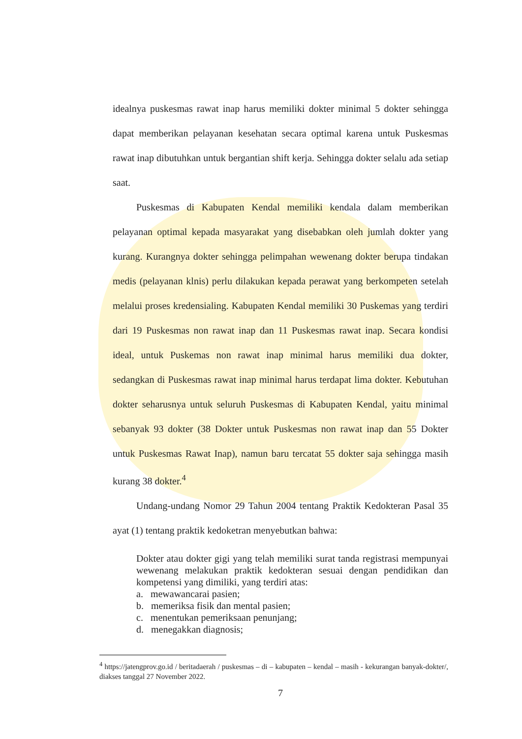idealnya puskesmas rawat inap harus memiliki dokter minimal 5 dokter sehingga dapat memberikan pelayanan kesehatan secara optimal karena untuk Puskesmas rawat inap dibutuhkan untuk bergantian shift kerja. Sehingga dokter selalu ada setiap saat.
Puskesmas di Kabupaten Kendal memiliki kendala dalam memberikan pelayanan optimal kepada masyarakat yang disebabkan oleh jumlah dokter yang kurang. Kurangnya dokter sehingga pelimpahan wewenang dokter berupa tindakan medis (pelayanan klnis) perlu dilakukan kepada perawat yang berkompeten setelah melalui proses kredensialing. Kabupaten Kendal memiliki 30 Puskemas yang terdiri dari 19 Puskesmas non rawat inap dan 11 Puskesmas rawat inap. Secara kondisi ideal, untuk Puskemas non rawat inap minimal harus memiliki dua dokter, sedangkan di Puskesmas rawat inap minimal harus terdapat lima dokter. Kebutuhan dokter seharusnya untuk seluruh Puskesmas di Kabupaten Kendal, yaitu minimal sebanyak 93 dokter (38 Dokter untuk Puskesmas non rawat inap dan 55 Dokter untuk Puskesmas Rawat Inap), namun baru tercatat 55 dokter saja sehingga masih kurang 38 dokter.<sup>4</sup>
Undang-undang Nomor 29 Tahun 2004 tentang Praktik Kedokteran Pasal 35 ayat (1) tentang praktik kedoketran menyebutkan bahwa:
Dokter atau dokter gigi yang telah memiliki surat tanda registrasi mempunyai wewenang melakukan praktik kedokteran sesuai dengan pendidikan dan kompetensi yang dimiliki, yang terdiri atas:
a. mewawancarai pasien;
b. memeriksa fisik dan mental pasien;
c. menentukan pemeriksaan penunjang;
d. menegakkan diagnosis;
<sup>4</sup> https://jatengprov.go.id / beritadaerah / puskesmas – di – kabupaten – kendal – masih - kekurangan banyak-dokter/, diakses tanggal 27 November 2022.
7